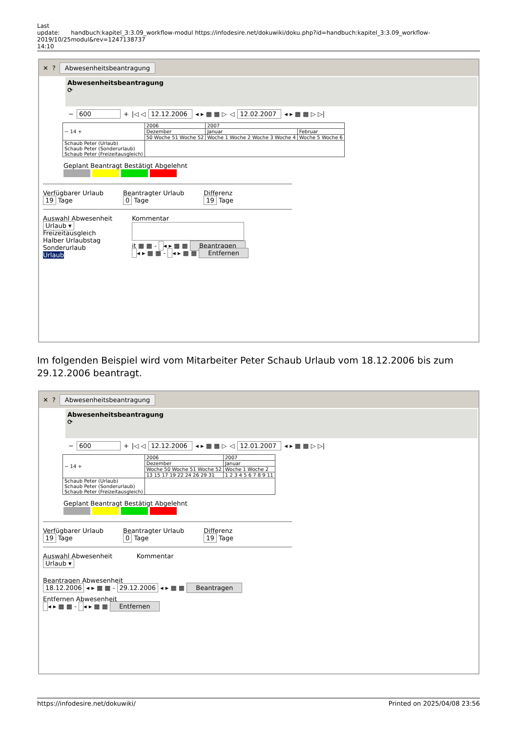Last update: 2019/10/25 14:10
handbuch:kapitel_3:3.09_workflow-modul https://infodesire.net/dokuwiki/doku.php?id=handbuch:kapitel_3:3.09_workflow-modul&rev=1247138737
✕? Abwesenheitsbeantragung
Abwesenheitsbeantragung
⟳
− 600 + |◁ ◁ 12.12.2006 ◂ ▸ ▦ ▦ ▷ ◁ 12.02.2007 ◂ ▸ ▦ ▦ ▷ ▷|
| − 14 + | 2006 | 2007 | | |
| | Dezember | Januar | | Februar |
| | 50 Woche 51 Woche 52 | Woche 1 Woche 2 Woche 3 Woche 4 | Woche 5 Woche 6 | |
| Schaub Peter (Urlaub) Schaub Peter (Sonderurlaub) Schaub Peter (Freizeitausgleich) | | | | |
Geplant Beantragt Bestätigt Abgelehnt
Verfügbarer Urlaub
19 Tage
Beantragter Urlaub
0 Tage
Differenz
19 Tage
Auswahl Abwesenheit
Urlaub ▾
Freizeitausgleich
Halber Urlaubstag
Sonderurlaub
Urlaub
Kommentar
it ▦ ▦ - ◂ ▸ ▦ ▦ Beantragen
◂ ▸ ▦ ▦ - ◂ ▸ ▦ ▦ Entfernen
Im folgenden Beispiel wird vom Mitarbeiter Peter Schaub Urlaub vom 18.12.2006 bis zum 29.12.2006 beantragt.
✕? Abwesenheitsbeantragung
Abwesenheitsbeantragung
⟳
− 600 + |◁ ◁ 12.12.2006 ◂ ▸ ▦ ▦ ▷ ◁ 12.01.2007 ◂ ▸ ▦ ▦ ▷ ▷|
| − 14 + | 2006 | 2007 |
| | Dezember | Januar |
| | Woche 50 Woche 51 Woche 52 | Woche 1 Woche 2 |
| | 13 15 17 19 22 24 26 29 31 | 1 2 3 4 5 6 7 8 9 11 |
| Schaub Peter (Urlaub) Schaub Peter (Sonderurlaub) Schaub Peter (Freizeitausgleich) | | |
Geplant Beantragt Bestätigt Abgelehnt
Verfügbarer Urlaub
19 Tage
Beantragter Urlaub
0 Tage
Differenz
19 Tage
Auswahl Abwesenheit Kommentar
Urlaub ▾
Beantragen Abwesenheit
18.12.2006 ◂ ▸ ▦ ▦ - 29.12.2006 ◂ ▸ ▦ ▦ Beantragen
Entfernen Abwesenheit
◂ ▸ ▦ ▦ - ◂ ▸ ▦ ▦ Entfernen
https://infodesire.net/dokuwiki/ Printed on 2025/04/08 23:56